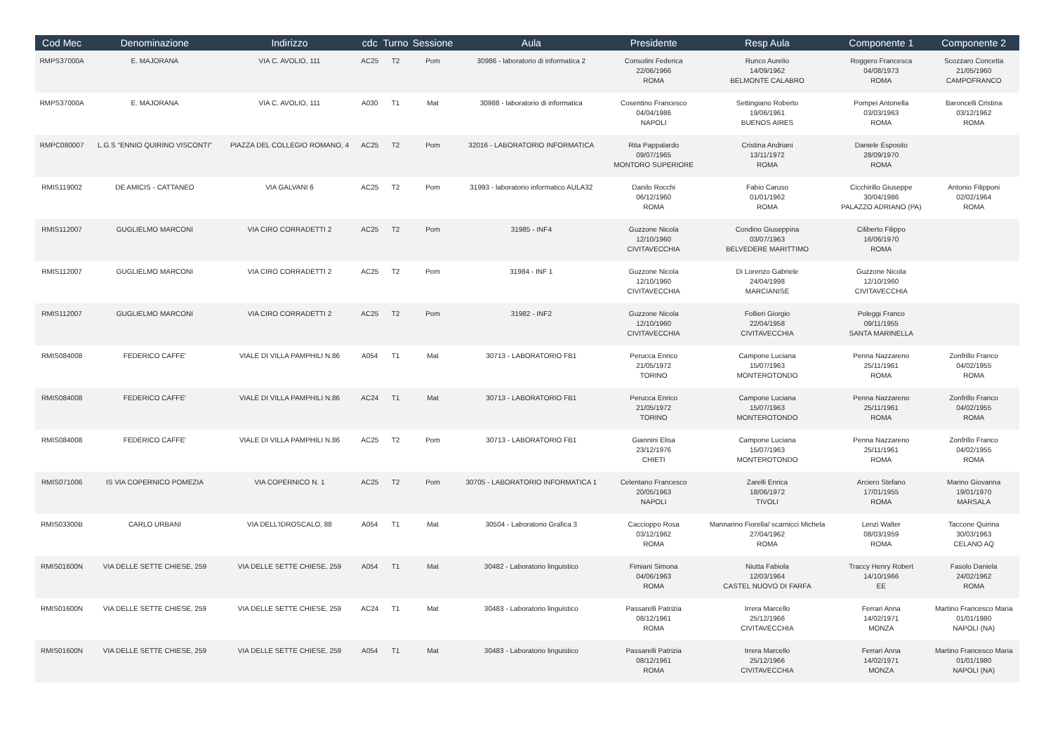| Cod Mec | Denominazione | Indirizzo | cdc | Turno | Sessione | Aula | Presidente | Resp Aula | Componente 1 | Componente 2 |
| --- | --- | --- | --- | --- | --- | --- | --- | --- | --- | --- |
| RMPS37000A | E. MAJORANA | VIA C. AVOLIO, 111 | AC25 | T2 | Pom | 30986 - laboratorio di informatica 2 | Consolini Federica 22/06/1966 ROMA | Runco Aurelio 14/09/1962 BELMONTE CALABRO | Roggero Francesca 04/08/1973 ROMA | Scozzaro Concetta 21/05/1960 CAMPOFRANCO |
| RMPS37000A | E. MAJORANA | VIA C. AVOLIO, 111 | A030 | T1 | Mat | 30988 - laboratorio di informatica | Cosentino Francesco 04/04/1986 NAPOLI | Settingiano Roberto 19/06/1961 BUENOS AIRES | Pompei Antonella 03/03/1963 ROMA | Baroncelli Cristina 03/12/1962 ROMA |
| RMPC080007 | L.G.S "ENNIO QUIRINO VISCONTI" | PIAZZA DEL COLLEGIO ROMANO, 4 | AC25 | T2 | Pom | 32016 - LABORATORIO INFORMATICA | Rita Pappalardo 09/07/1965 MONTORO SUPERIORE | Cristina Andriani 13/11/1972 ROMA | Daniele Esposito 28/09/1970 ROMA | |
| RMIS119002 | DE AMICIS - CATTANEO | VIA GALVANI 6 | AC25 | T2 | Pom | 31993 - laboratorio informatico AULA32 | Danilo Rocchi 06/12/1960 ROMA | Fabio Caruso 01/01/1962 ROMA | Cicchirillo Giuseppe 30/04/1986 PALAZZO ADRIANO (PA) | Antonio Filipponi 02/02/1964 ROMA |
| RMIS112007 | GUGLIELMO MARCONI | VIA CIRO CORRADETTI 2 | AC25 | T2 | Pom | 31985 - INF4 | Guzzone Nicola 12/10/1960 CIVITAVECCHIA | Condino Giuseppina 03/07/1963 BELVEDERE MARITTIMO | Ciliberto Filippo 16/06/1970 ROMA | |
| RMIS112007 | GUGLIELMO MARCONI | VIA CIRO CORRADETTI 2 | AC25 | T2 | Pom | 31984 - INF 1 | Guzzone Nicola 12/10/1960 CIVITAVECCHIA | Di Lorenzo Gabriele 24/04/1998 MARCIANISE | Guzzone Nicola 12/10/1960 CIVITAVECCHIA | |
| RMIS112007 | GUGLIELMO MARCONI | VIA CIRO CORRADETTI 2 | AC25 | T2 | Pom | 31982 - INF2 | Guzzone Nicola 12/10/1960 CIVITAVECCHIA | Follieri Giorgio 22/04/1958 CIVITAVECCHIA | Poleggi Franco 09/11/1955 SANTA MARINELLA | |
| RMIS084008 | FEDERICO CAFFE' | VIALE DI VILLA PAMPHILI N.86 | A054 | T1 | Mat | 30713 - LABORATORIO FB1 | Perucca Enrico 21/05/1972 TORINO | Campone Luciana 15/07/1963 MONTEROTONDO | Penna Nazzareno 25/11/1961 ROMA | Zonfrillo Franco 04/02/1955 ROMA |
| RMIS084008 | FEDERICO CAFFE' | VIALE DI VILLA PAMPHILI N.86 | AC24 | T1 | Mat | 30713 - LABORATORIO FB1 | Perucca Enrico 21/05/1972 TORINO | Campone Luciana 15/07/1963 MONTEROTONDO | Penna Nazzareno 25/11/1961 ROMA | Zonfrillo Franco 04/02/1955 ROMA |
| RMIS084008 | FEDERICO CAFFE' | VIALE DI VILLA PAMPHILI N.86 | AC25 | T2 | Pom | 30713 - LABORATORIO FB1 | Giannini Elisa 23/12/1976 CHIETI | Campone Luciana 15/07/1963 MONTEROTONDO | Penna Nazzareno 25/11/1961 ROMA | Zonfrillo Franco 04/02/1955 ROMA |
| RMIS071006 | IS VIA COPERNICO POMEZIA | VIA COPERNICO N. 1 | AC25 | T2 | Pom | 30705 - LABORATORIO INFORMATICA 1 | Celentano Francesco 20/05/1963 NAPOLI | Zarelli Enrica 18/06/1972 TIVOLI | Arciero Stefano 17/01/1955 ROMA | Marino Giovanna 19/01/1970 MARSALA |
| RMIS03300B | CARLO URBANI | VIA DELL'IDROSCALO, 88 | A054 | T1 | Mat | 30504 - Laboratorio Grafica 3 | Caccioppo Rosa 03/12/1962 ROMA | Mannarino Fiorella/ scarnicci Michela 27/04/1962 ROMA | Lenzi Walter 08/03/1959 ROMA | Taccone Quirina 30/03/1963 CELANO AQ |
| RMIS01600N | VIA DELLE SETTE CHIESE, 259 | VIA DELLE SETTE CHIESE, 259 | A054 | T1 | Mat | 30482 - Laboratorio linguistico | Fimiani Simona 04/06/1963 ROMA | Niutta Fabiola 12/03/1964 CASTEL NUOVO DI FARFA | Traccy Henry Robert 14/10/1966 EE | Fasolo Daniela 24/02/1962 ROMA |
| RMIS01600N | VIA DELLE SETTE CHIESE, 259 | VIA DELLE SETTE CHIESE, 259 | AC24 | T1 | Mat | 30483 - Laboratorio linguistico | Passarelli Patrizia 08/12/1961 ROMA | Irrera Marcello 25/12/1966 CIVITAVECCHIA | Ferrari Anna 14/02/1971 MONZA | Martino Francesco Maria 01/01/1980 NAPOLI (NA) |
| RMIS01600N | VIA DELLE SETTE CHIESE, 259 | VIA DELLE SETTE CHIESE, 259 | A054 | T1 | Mat | 30483 - Laboratorio linguistico | Passarelli Patrizia 08/12/1961 ROMA | Irrera Marcello 25/12/1966 CIVITAVECCHIA | Ferrari Anna 14/02/1971 MONZA | Martino Francesco Maria 01/01/1980 NAPOLI (NA) |